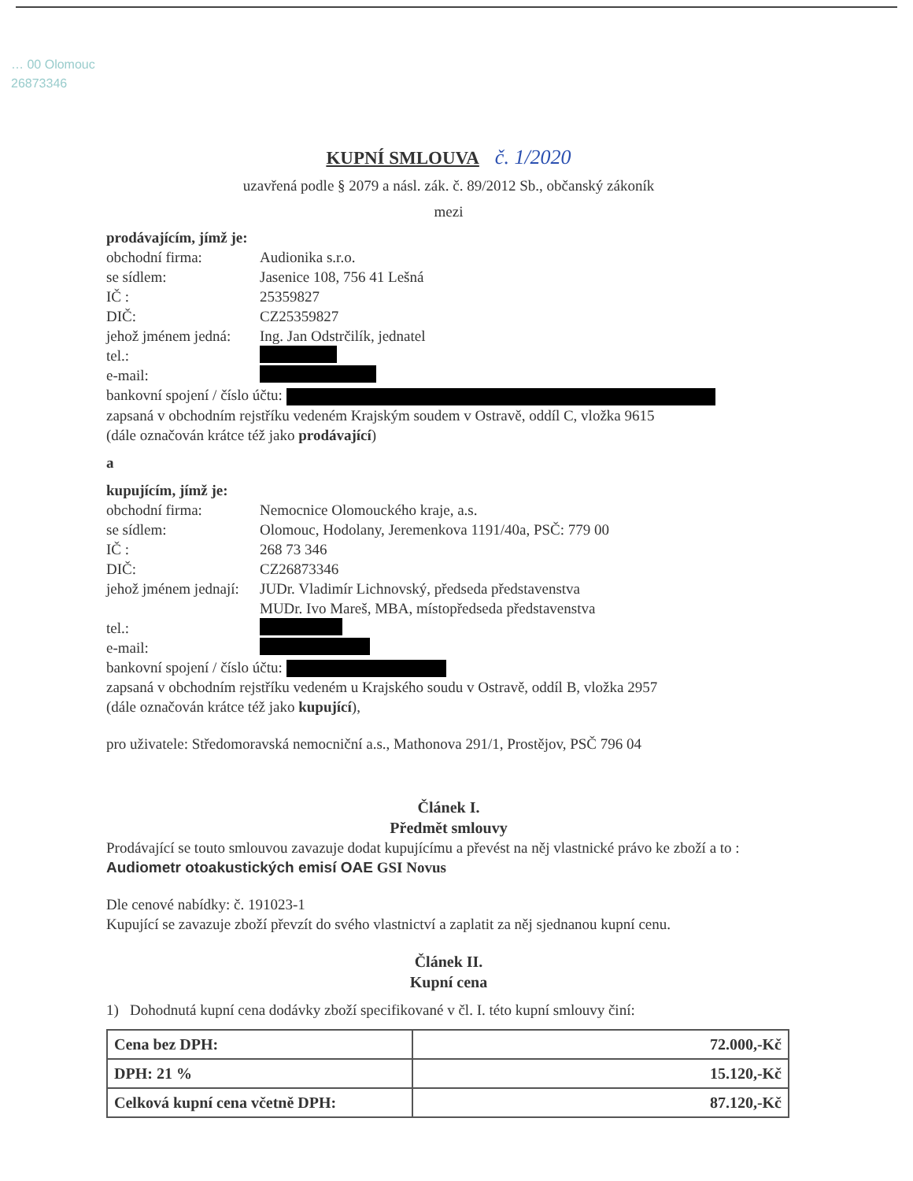… 00 Olomouc
26873346
KUPNÍ SMLOUVA č. 1/2020
uzavřená podle § 2079 a násl. zák. č. 89/2012 Sb., občanský zákoník
mezi
prodávajícím, jímž je:
obchodní firma: Audionika s.r.o.
se sídlem: Jasenice 108, 756 41 Lešná
IČ : 25359827
DIČ: CZ25359827
jehož jménem jedná: Ing. Jan Odstrčilík, jednatel
tel.:
e-mail:
bankovní spojení / číslo účtu:
zapsaná v obchodním rejstříku vedeném Krajským soudem v Ostravě, oddíl C, vložka 9615
(dále označován krátce též jako prodávající)
a
kupujícím, jímž je:
obchodní firma: Nemocnice Olomouckého kraje, a.s.
se sídlem: Olomouc, Hodolany, Jeremenkova 1191/40a, PSČ: 779 00
IČ : 268 73 346
DIČ: CZ26873346
jehož jménem jednají: JUDr. Vladimír Lichnovský, předseda představenstva
MUDr. Ivo Mareš, MBA, místopředseda představenstva
tel.:
e-mail:
bankovní spojení / číslo účtu:
zapsaná v obchodním rejstříku vedeném u Krajského soudu v Ostravě, oddíl B, vložka 2957
(dále označován krátce též jako kupující),
pro uživatele: Středomoravská nemocniční a.s., Mathonova 291/1, Prostějov, PSČ 796 04
Článek I.
Předmět smlouvy
Prodávající se touto smlouvou zavazuje dodat kupujícímu a převést na něj vlastnické právo ke zboží a to : Audiometr otoakustických emisí OAE GSI Novus
Dle cenové nabídky: č. 191023-1
Kupující se zavazuje zboží převzít do svého vlastnictví a zaplatit za něj sjednanou kupní cenu.
Článek II.
Kupní cena
1) Dohodnutá kupní cena dodávky zboží specifikované v čl. I. této kupní smlouvy činí:
| Cena bez DPH: | 72.000,-Kč |
| DPH: 21 % | 15.120,-Kč |
| Celková kupní cena včetně DPH: | 87.120,-Kč |